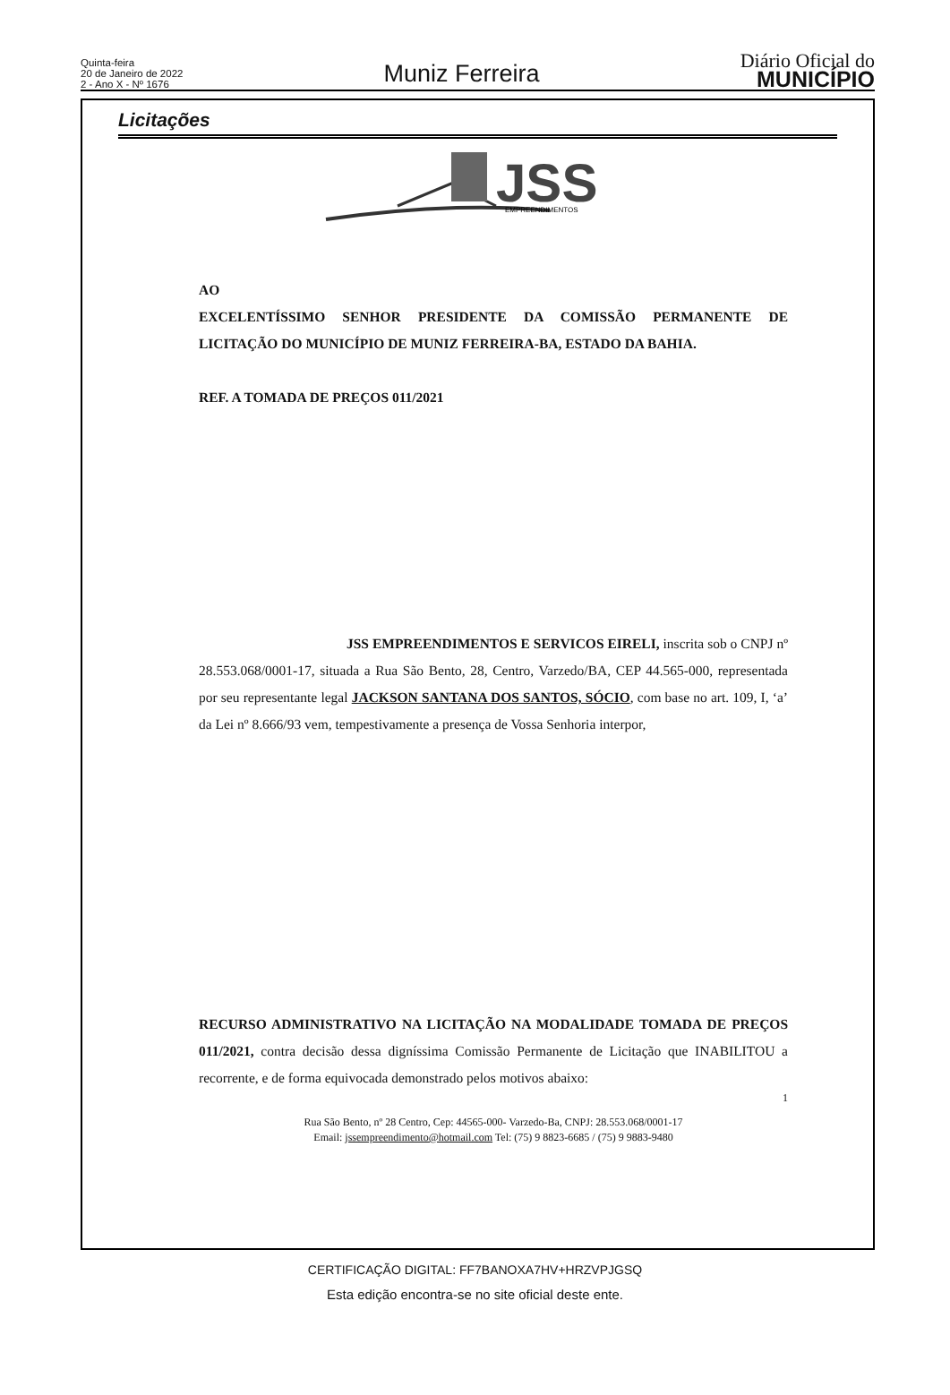Quinta-feira
20 de Janeiro de 2022
2 - Ano X - Nº 1676
Muniz Ferreira
Diário Oficial do
MUNICÍPIO
Licitações
JSS
EMPREENDIMENTOS
AO
EXCELENTÍSSIMO SENHOR PRESIDENTE DA COMISSÃO PERMANENTE DE LICITAÇÃO DO MUNICÍPIO DE MUNIZ FERREIRA-BA, ESTADO DA BAHIA.
REF. A TOMADA DE PREÇOS 011/2021
JSS EMPREENDIMENTOS E SERVICOS EIRELI, inscrita sob o CNPJ nº 28.553.068/0001-17, situada a Rua São Bento, 28, Centro, Varzedo/BA, CEP 44.565-000, representada por seu representante legal JACKSON SANTANA DOS SANTOS, SÓCIO, com base no art. 109, I, ‘a’ da Lei nº 8.666/93 vem, tempestivamente a presença de Vossa Senhoria interpor,
RECURSO ADMINISTRATIVO NA LICITAÇÃO NA MODALIDADE TOMADA DE PREÇOS 011/2021, contra decisão dessa digníssima Comissão Permanente de Licitação que INABILITOU a recorrente, e de forma equivocada demonstrado pelos motivos abaixo:
1
Rua São Bento, nº 28 Centro, Cep: 44565-000- Varzedo-Ba, CNPJ: 28.553.068/0001-17
Email: jssempreendimento@hotmail.com Tel: (75) 9 8823-6685 / (75) 9 9883-9480
CERTIFICAÇÃO DIGITAL: FF7BANOXA7HV+HRZVPJGSQ
Esta edição encontra-se no site oficial deste ente.